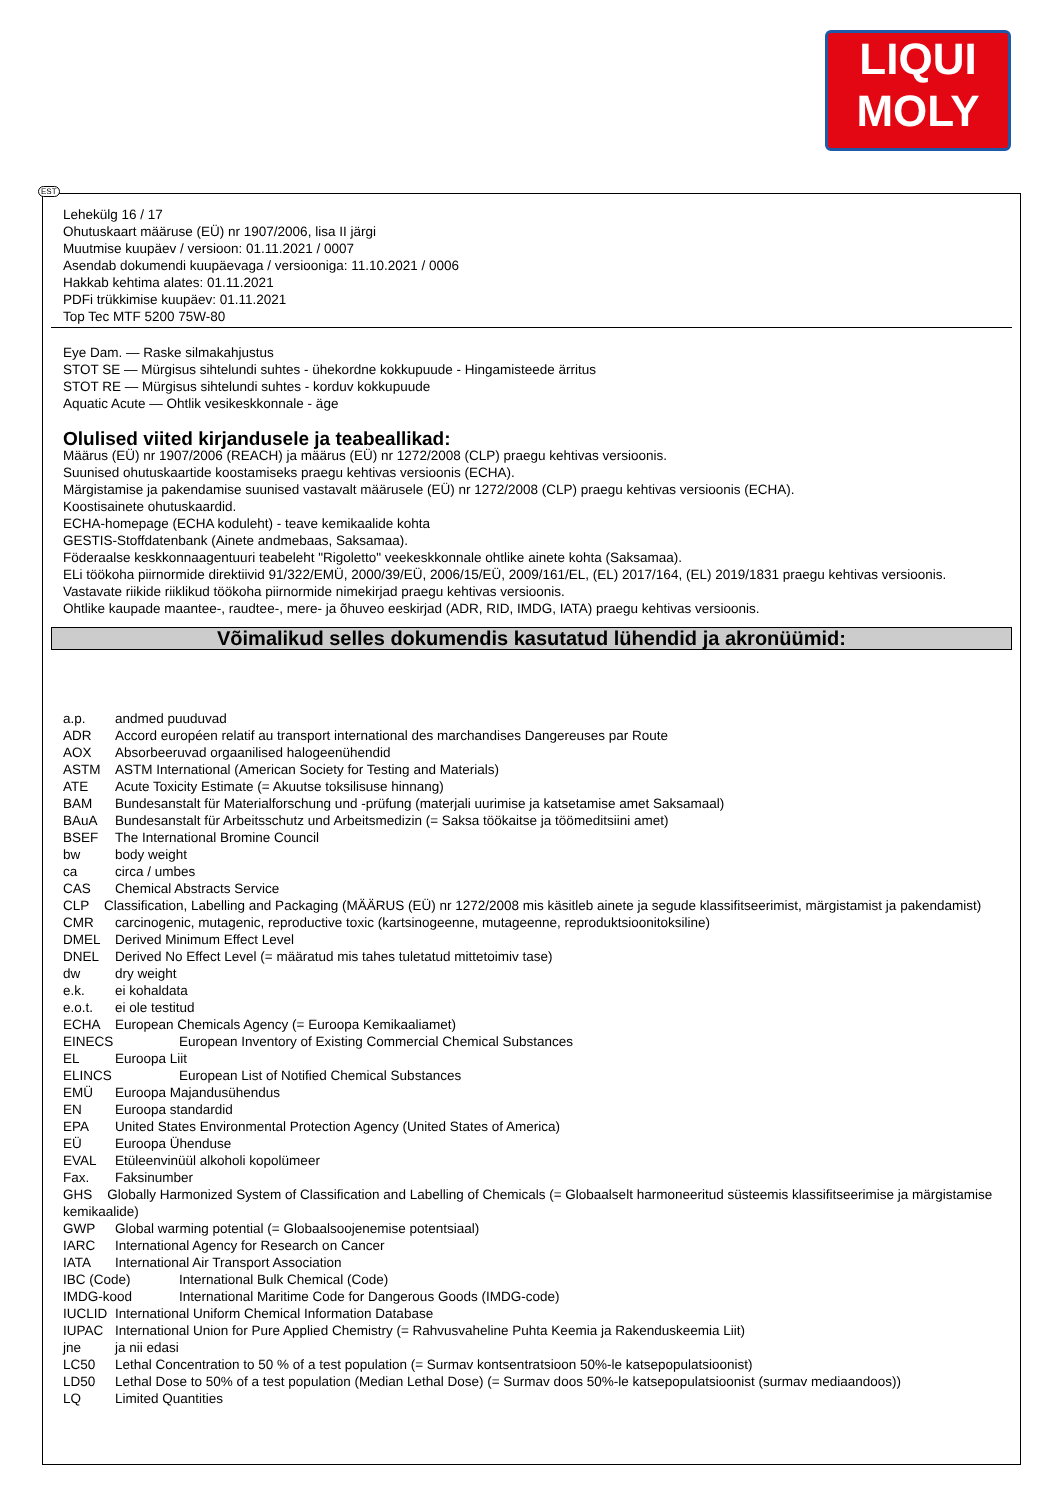LIQUI
MOLY
EST
Lehekülg 16 / 17
Ohutuskaart määruse (EÜ) nr 1907/2006, lisa II järgi
Muutmise kuupäev / versioon: 01.11.2021 / 0007
Asendab dokumendi kuupäevaga / versiooniga: 11.10.2021 / 0006
Hakkab kehtima alates: 01.11.2021
PDFi trükkimise kuupäev: 01.11.2021
Top Tec MTF 5200 75W-80
Eye Dam. — Raske silmakahjustus
STOT SE — Mürgisus sihtelundi suhtes - ühekordne kokkupuude - Hingamisteede ärritus
STOT RE — Mürgisus sihtelundi suhtes - korduv kokkupuude
Aquatic Acute — Ohtlik vesikeskkonnale - äge
Olulised viited kirjandusele ja teabeallikad:
Määrus (EÜ) nr 1907/2006 (REACH) ja määrus (EÜ) nr 1272/2008 (CLP) praegu kehtivas versioonis.
Suunised ohutuskaartide koostamiseks praegu kehtivas versioonis (ECHA).
Märgistamise ja pakendamise suunised vastavalt määrusele (EÜ) nr 1272/2008 (CLP) praegu kehtivas versioonis (ECHA).
Koostisainete ohutuskaardid.
ECHA-homepage (ECHA koduleht) - teave kemikaalide kohta
GESTIS-Stoffdatenbank (Ainete andmebaas, Saksamaa).
Föderaalse keskkonnaagentuuri teabeleht "Rigoletto" veekeskkonnale ohtlike ainete kohta (Saksamaa).
ELi töökoha piirnormide direktiivid 91/322/EMÜ, 2000/39/EÜ, 2006/15/EÜ, 2009/161/EL, (EL) 2017/164, (EL) 2019/1831 praegu kehtivas versioonis.
Vastavate riikide riiklikud töökoha piirnormide nimekirjad praegu kehtivas versioonis.
Ohtlike kaupade maantee-, raudtee-, mere- ja õhuveo eeskirjad (ADR, RID, IMDG, IATA) praegu kehtivas versioonis.
Võimalikud selles dokumendis kasutatud lühendid ja akronüümid:
a.p. andmed puuduvad
ADR Accord européen relatif au transport international des marchandises Dangereuses par Route
AOX Absorbeeruvad orgaanilised halogeenühendid
ASTM ASTM International (American Society for Testing and Materials)
ATE Acute Toxicity Estimate (= Akuutse toksilisuse hinnang)
BAM Bundesanstalt für Materialforschung und -prüfung (materjali uurimise ja katsetamise amet Saksamaal)
BAuA Bundesanstalt für Arbeitsschutz und Arbeitsmedizin (= Saksa töökaitse ja töömeditsiini amet)
BSEF The International Bromine Council
bw body weight
ca circa / umbes
CAS Chemical Abstracts Service
CLP Classification, Labelling and Packaging (MÄÄRUS (EÜ) nr 1272/2008 mis käsitleb ainete ja segude klassifitseerimist, märgistamist ja pakendamist)
CMR carcinogenic, mutagenic, reproductive toxic (kartsinogeenne, mutageenne, reproduktsioonitoksiline)
DMEL Derived Minimum Effect Level
DNEL Derived No Effect Level (= määratud mis tahes tuletatud mittetoimiv tase)
dw dry weight
e.k. ei kohaldata
e.o.t. ei ole testitud
ECHA European Chemicals Agency (= Euroopa Kemikaaliamet)
EINECS European Inventory of Existing Commercial Chemical Substances
EL Euroopa Liit
ELINCS European List of Notified Chemical Substances
EMÜ Euroopa Majandusühendus
EN Euroopa standardid
EPA United States Environmental Protection Agency (United States of America)
EÜ Euroopa Ühenduse
EVAL Etüleenvinüül alkoholi kopolümeer
Fax. Faksinumber
GHS Globally Harmonized System of Classification and Labelling of Chemicals (= Globaalselt harmoneeritud süsteemis klassifitseerimise ja märgistamise kemikaalide)
GWP Global warming potential (= Globaalsoojenemise potentsiaal)
IARC International Agency for Research on Cancer
IATA International Air Transport Association
IBC (Code) International Bulk Chemical (Code)
IMDG-kood International Maritime Code for Dangerous Goods (IMDG-code)
IUCLID International Uniform Chemical Information Database
IUPAC International Union for Pure Applied Chemistry (= Rahvusvaheline Puhta Keemia ja Rakenduskeemia Liit)
jne ja nii edasi
LC50 Lethal Concentration to 50 % of a test population (= Surmav kontsentratsioon 50%-le katsepopulatsioonist)
LD50 Lethal Dose to 50% of a test population (Median Lethal Dose) (= Surmav doos 50%-le katsepopulatsioonist (surmav mediaandoos))
LQ Limited Quantities